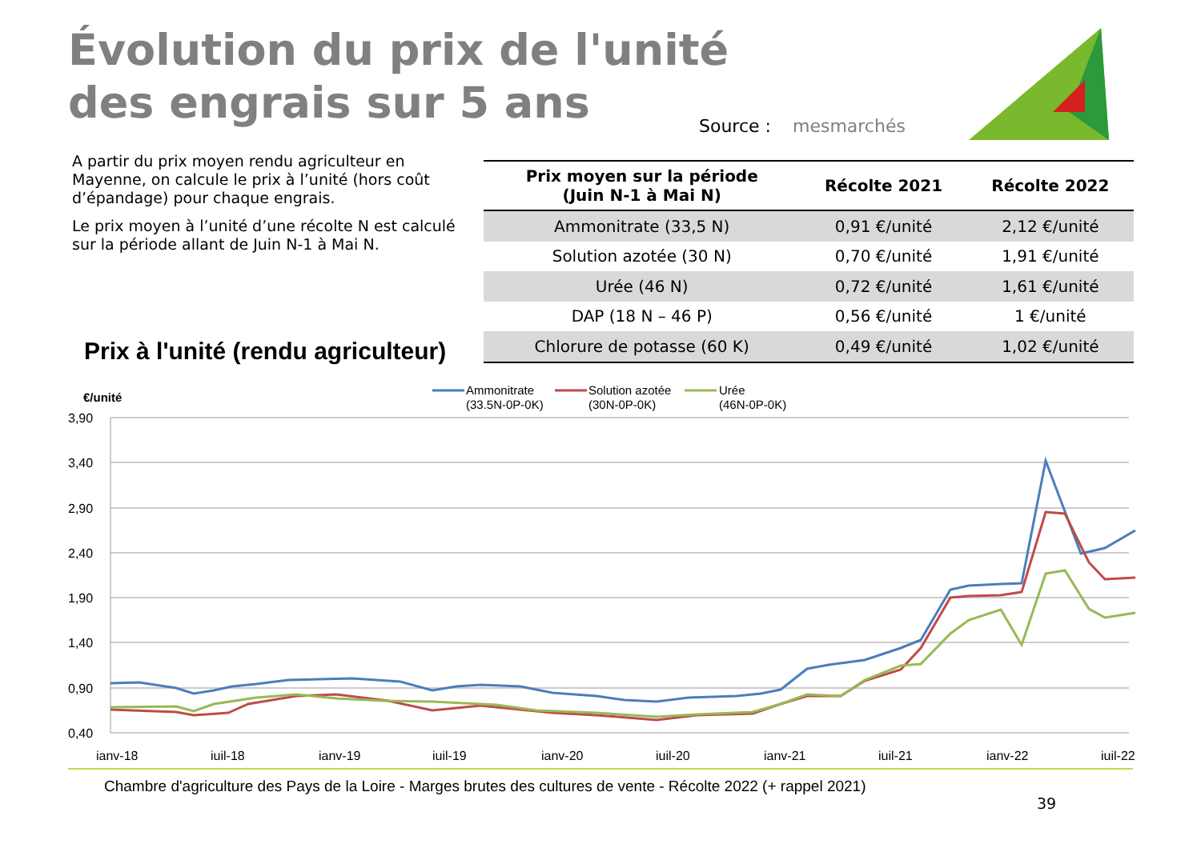Évolution du prix de l'unité
des engrais sur 5 ans
Source : mesmarchés
A partir du prix moyen rendu agriculteur en Mayenne, on calcule le prix à l’unité (hors coût d’épandage) pour chaque engrais.
Le prix moyen à l’unité d’une récolte N est calculé sur la période allant de Juin N-1 à Mai N.
| Prix moyen sur la période (Juin N-1 à Mai N) | Récolte 2021 | Récolte 2022 |
| --- | --- | --- |
| Ammonitrate (33,5 N) | 0,91 €/unité | 2,12 €/unité |
| Solution azotée (30 N) | 0,70 €/unité | 1,91 €/unité |
| Urée (46 N) | 0,72 €/unité | 1,61 €/unité |
| DAP (18 N – 46 P) | 0,56 €/unité | 1 €/unité |
| Chlorure de potasse (60 K) | 0,49 €/unité | 1,02 €/unité |
Prix à l'unité (rendu agriculteur)
€/unité
Ammonitrate
(33.5N-0P-0K)
Solution azotée
(30N-0P-0K)
Urée
(46N-0P-0K)
3,90
3,40
2,90
2,40
1,90
1,40
0,90
0,40
janv-18
juil-18
janv-19
juil-19
janv-20
juil-20
janv-21
juil-21
janv-22
juil-22
Chambre d'agriculture des Pays de la Loire - Marges brutes des cultures de vente - Récolte 2022 (+ rappel 2021)
39